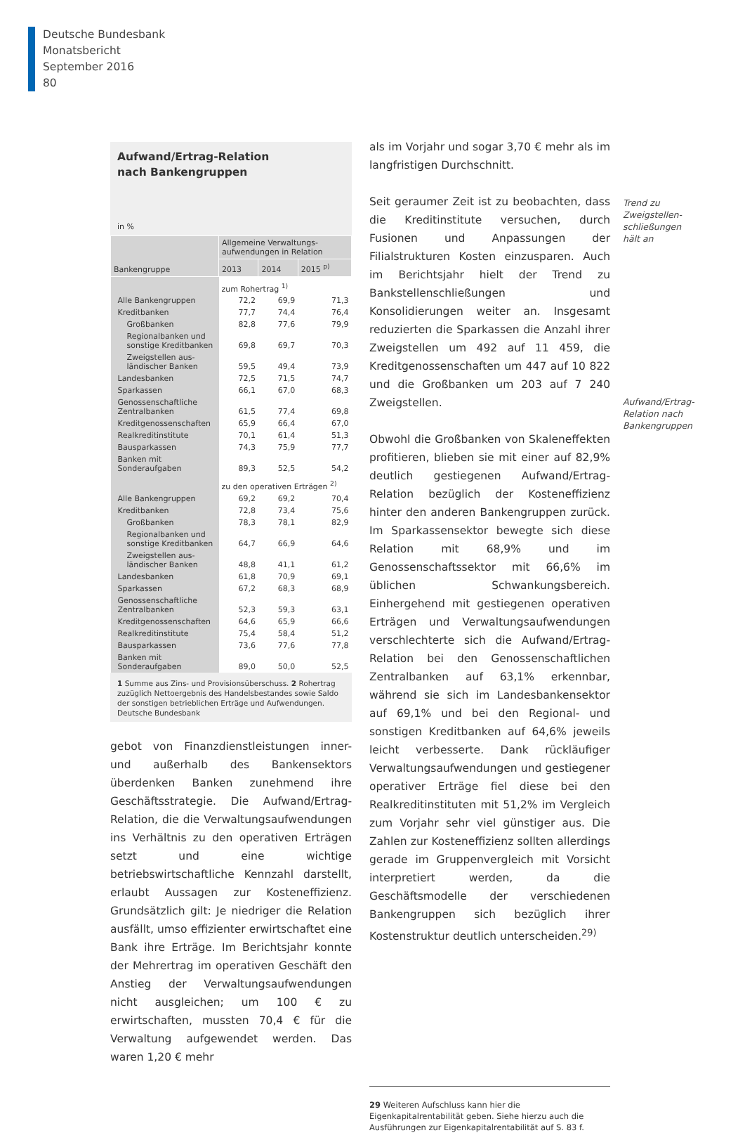Deutsche Bundesbank
Monatsbericht
September 2016
80
Aufwand/Ertrag-Relation
nach Bankengruppen
in %
| Bankengruppe | Allgemeine Verwaltungs- aufwendungen in Relation | | |
| --- | --- | --- | --- |
| | 2013 | 2014 | 2015 <sup>p)</sup> |
| | zum Rohertrag <sup>1)</sup> | | |
| Alle Bankengruppen | 72,2 | 69,9 | 71,3 |
| Kreditbanken | 77,7 | 74,4 | 76,4 |
| Großbanken | 82,8 | 77,6 | 79,9 |
| Regionalbanken und sonstige Kreditbanken | 69,8 | 69,7 | 70,3 |
| Zweigstellen aus-ländischer Banken | 59,5 | 49,4 | 73,9 |
| Landesbanken | 72,5 | 71,5 | 74,7 |
| Sparkassen | 66,1 | 67,0 | 68,3 |
| Genossenschaftliche Zentralbanken | 61,5 | 77,4 | 69,8 |
| Kreditgenossenschaften | 65,9 | 66,4 | 67,0 |
| Realkreditinstitute | 70,1 | 61,4 | 51,3 |
| Bausparkassen | 74,3 | 75,9 | 77,7 |
| Banken mit Sonderaufgaben | 89,3 | 52,5 | 54,2 |
| | zu den operativen Erträgen <sup>2)</sup> | | |
| Alle Bankengruppen | 69,2 | 69,2 | 70,4 |
| Kreditbanken | 72,8 | 73,4 | 75,6 |
| Großbanken | 78,3 | 78,1 | 82,9 |
| Regionalbanken und sonstige Kreditbanken | 64,7 | 66,9 | 64,6 |
| Zweigstellen aus-ländischer Banken | 48,8 | 41,1 | 61,2 |
| Landesbanken | 61,8 | 70,9 | 69,1 |
| Sparkassen | 67,2 | 68,3 | 68,9 |
| Genossenschaftliche Zentralbanken | 52,3 | 59,3 | 63,1 |
| Kreditgenossenschaften | 64,6 | 65,9 | 66,6 |
| Realkreditinstitute | 75,4 | 58,4 | 51,2 |
| Bausparkassen | 73,6 | 77,6 | 77,8 |
| Banken mit Sonderaufgaben | 89,0 | 50,0 | 52,5 |
1 Summe aus Zins- und Provisionsüberschuss. 2 Rohertrag zuzüglich Nettoergebnis des Handelsbestandes sowie Saldo der sonstigen betrieblichen Erträge und Aufwendungen.
Deutsche Bundesbank
gebot von Finanzdienstleistungen inner- und außerhalb des Bankensektors überdenken Banken zunehmend ihre Geschäftsstrategie. Die Aufwand/Ertrag-Relation, die die Verwaltungsaufwendungen ins Verhältnis zu den operativen Erträgen setzt und eine wichtige betriebswirtschaftliche Kennzahl darstellt, erlaubt Aussagen zur Kosteneffizienz. Grundsätzlich gilt: Je niedriger die Relation ausfällt, umso effizienter erwirtschaftet eine Bank ihre Erträge. Im Berichtsjahr konnte der Mehrertrag im operativen Geschäft den Anstieg der Verwaltungsaufwendungen nicht ausgleichen; um 100 € zu erwirtschaften, mussten 70,4 € für die Verwaltung aufgewendet werden. Das waren 1,20 € mehr
als im Vorjahr und sogar 3,70 € mehr als im langfristigen Durchschnitt.
Seit geraumer Zeit ist zu beobachten, dass die Kreditinstitute versuchen, durch Fusionen und Anpassungen der Filialstrukturen Kosten einzusparen. Auch im Berichtsjahr hielt der Trend zu Bankstellenschließungen und Konsolidierungen weiter an. Insgesamt reduzierten die Sparkassen die Anzahl ihrer Zweigstellen um 492 auf 11 459, die Kreditgenossenschaften um 447 auf 10 822 und die Großbanken um 203 auf 7 240 Zweigstellen.
Obwohl die Großbanken von Skaleneffekten profitieren, blieben sie mit einer auf 82,9% deutlich gestiegenen Aufwand/Ertrag-Relation bezüglich der Kosteneffizienz hinter den anderen Bankengruppen zurück. Im Sparkassensektor bewegte sich diese Relation mit 68,9% und im Genossenschaftssektor mit 66,6% im üblichen Schwankungsbereich. Einhergehend mit gestiegenen operativen Erträgen und Verwaltungsaufwendungen verschlechterte sich die Aufwand/Ertrag-Relation bei den Genossenschaftlichen Zentralbanken auf 63,1% erkennbar, während sie sich im Landesbankensektor auf 69,1% und bei den Regional- und sonstigen Kreditbanken auf 64,6% jeweils leicht verbesserte. Dank rückläufiger Verwaltungsaufwendungen und gestiegener operativer Erträge fiel diese bei den Realkreditinstituten mit 51,2% im Vergleich zum Vorjahr sehr viel günstiger aus. Die Zahlen zur Kosteneffizienz sollten allerdings gerade im Gruppenvergleich mit Vorsicht interpretiert werden, da die Geschäftsmodelle der verschiedenen Bankengruppen sich bezüglich ihrer Kostenstruktur deutlich unterscheiden.<sup>29)</sup>
29 Weiteren Aufschluss kann hier die Eigenkapitalrentabilität geben. Siehe hierzu auch die Ausführungen zur Eigenkapitalrentabilität auf S. 83 f.
Trend zu Zweigstellen-schließungen hält an
Aufwand/Ertrag-Relation nach Bankengruppen